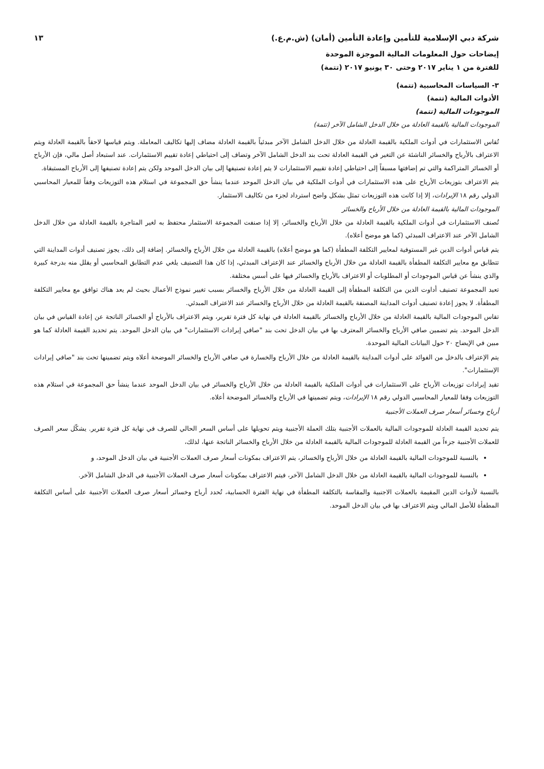شركة دبي الإسلامية للتأمين وإعادة التأمين (أمان) (ش.م.ع.) ١٣
إيضاحات حول المعلومات المالية الموجزة الموحدة
للفترة من ١ يناير ٢٠١٧ وحتى ٣٠ يونيو ٢٠١٧ (تتمة)
٣- السياسات المحاسبية (تتمة)
الأدوات المالية (تتمة)
الموجودات المالية (تتمة)
الموجودات المالية بالقيمة العادلة من خلال الدخل الشامل الآخر (تتمة)
تُقاس الاستثمارات في أدوات الملكية بالقيمة العادلة من خلال الدخل الشامل الآخر مبدئياً بالقيمة العادلة مضاف إليها تكاليف المعاملة. ويتم قياسها لاحقاً بالقيمة العادلة ويتم الاعتراف بالأرباح والخسائر الناشئة عن التغير في القيمة العادلة تحت بند الدخل الشامل الآخر وتضاف إلى احتياطي إعادة تقييم الاستثمارات. عند استبعاد أصل مالي، فإن الأرباح أو الخسائر المتراكمة والتي تم إضافتها مسبقاً إلى احتياطي إعادة تقييم الاستثمارات لا يتم إعادة تصنيفها إلى بيان الدخل الموحد ولكن يتم إعادة تصنيفها إلى الأرباح المستبقاة.
يتم الاعتراف بتوزيعات الأرباح على هذه الاستثمارات في أدوات الملكية في بيان الدخل الموحد عندما ينشأ حق المجموعة في استلام هذه التوزيعات وفقاً للمعيار المحاسبي الدولي رقم ١٨ الإيرادات، إلا إذا كانت هذه التوزيعات تمثل بشكل واضح استرداد لجزء من تكاليف الاستثمار.
الموجودات المالية بالقيمة العادلة من خلال الأرباح والخسائر
تُصنف الاستثمارات في أدوات الملكية بالقيمة العادلة من خلال الأرباح والخسائر، إلا إذا صنفت المجموعة الاستثمار محتفظ به لغير المتاجرة بالقيمة العادلة من خلال الدخل الشامل الآخر عند الاعتراف المبدئي (كما هو موضح أعلاه).
يتم قياس أدوات الدين غير المستوفية لمعايير التكلفة المطفأة (كما هو موضح أعلاه) بالقيمة العادلة من خلال الأرباح والخسائر. إضافة إلى ذلك، يجوز تصنيف أدوات المداينة التي تتطابق مع معايير التكلفة المطفأة بالقيمة العادلة من خلال الأرباح والخسائر عند الإعتراف المبدئي، إذا كان هذا التصنيف يلغي عدم التطابق المحاسبي أو يقلل منه بدرجة كبيرة والذي ينشأ عن قياس الموجودات أو المطلوبات أو الاعتراف بالأرباح والخسائر فيها على أسس مختلفة.
تعيد المجموعة تصنيف أداوت الدين من التكلفة المطفأة إلى القيمة العادلة من خلال الأرباح والخسائر بسبب تغيير نموذج الأعمال بحيث لم يعد هناك توافق مع معايير التكلفة المطفأة. لا يجوز إعادة تصنيف أدوات المداينة المصنفة بالقيمة العادلة من خلال الأرباح والخسائر عند الاعتراف المبدئي.
تقاس الموجودات المالية بالقيمة العادلة من خلال الأرباح والخسائر بالقيمة العادلة في نهاية كل فترة تقرير، ويتم الاعتراف بالأرباح أو الخسائر الناتجة عن إعادة القياس في بيان الدخل الموحد. يتم تضمين صافي الأرباح والخسائر المعترف بها في بيان الدخل تحت بند "صافي إيرادات الاستثمارات" في بيان الدخل الموحد. يتم تحديد القيمة العادلة كما هو مبين في الإيضاح ٢٠ حول البيانات المالية الموحدة.
يتم الإعتراف بالدخل من الفوائد على أدوات المداينة بالقيمة العادلة من خلال الأرباح والخسارة في صافي الأرباح والخسائر الموضحة أعلاه ويتم تضمينها تحت بند "صافي إيرادات الإستثمارات".
تقيد إيرادات توزيعات الأرباح على الاستثمارات في أدوات الملكية بالقيمة العادلة من خلال الأرباح والخسائر في بيان الدخل الموحد عندما ينشأ حق المجموعة في استلام هذه التوزيعات وفقا للمعيار المحاسبي الدولي رقم ١٨ الإيرادات، ويتم تضمينها في الأرباح والخسائر الموضحة أعلاه.
أرباح وخسائر أسعار صرف العملات الأجنبية
يتم تحديد القيمة العادلة للموجودات المالية بالعملات الأجنبية بتلك العملة الأجنبية ويتم تحويلها على أساس السعر الحالي للصرف في نهاية كل فترة تقرير. يشكّل سعر الصرف للعملات الأجنبية جزءاً من القيمة العادلة للموجودات المالية بالقيمة العادلة من خلال الأرباح والخسائر الناتجة عنها، لذلك،
بالنسبة للموجودات المالية بالقيمة العادلة من خلال الأرباح والخسائر، يتم الاعتراف بمكونات أسعار صرف العملات الأجنبية في بيان الدخل الموحد، و
بالنسبة للموجودات المالية بالقيمة العادلة من خلال الدخل الشامل الآخر، فيتم الاعتراف بمكونات أسعار صرف العملات الأجنبية في الدخل الشامل الآخر.
بالنسبة لأدوات الدين المقيمة بالعملات الاجنبية والمقاسة بالتكلفة المطفأة في نهاية الفترة الحسابية، تُحدد أرباح وخسائر أسعار صرف العملات الأجنبية على أساس التكلفة المطفأة للأصل المالي ويتم الاعتراف بها في بيان الدخل الموحد.